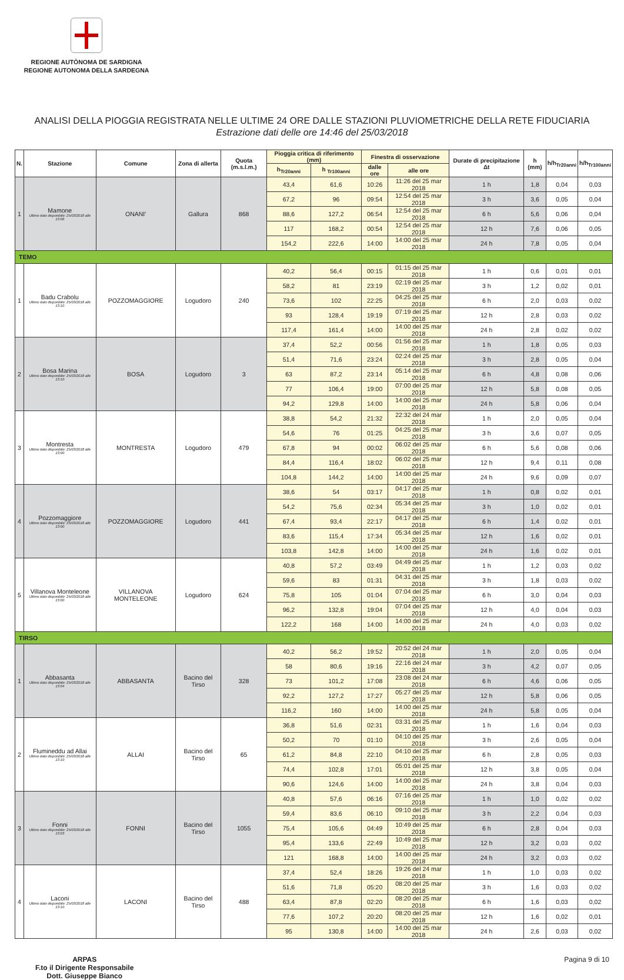REGIONE AUTÒNOMA DE SARDIGNA
REGIONE AUTONOMA DELLA SARDEGNA
ANALISI DELLA PIOGGIA REGISTRATA NELLE ULTIME 24 ORE DALLE STAZIONI PLUVIOMETRICHE DELLA RETE FIDUCIARIA
Estrazione dati delle ore 14:46 del 25/03/2018
| N. | Stazione | Comune | Zona di allerta | Quota (m.s.l.m.) | Pioggia critica di riferimento (mm) | | Finestra di osservazione | | Durate di precipitazione Δt | h (mm) | h/h<sub>Tr20anni</sub> | h/h<sub>Tr100anni</sub> |
| --- | --- | --- | --- | --- | --- | --- | --- | --- | --- | --- | --- | --- |
| | | | | | h<sub>Tr20anni</sub> | h <sub>Tr100anni</sub> | dalle ore | alle ore | | | | |
| 1 | Mamone Ultimo dato disponibile: 25/03/2018 alle 13:06 | ONANI' | Gallura | 868 | 43,4 | 61,6 | 10:26 | 11:26 del 25 mar 2018 | 1 h | 1,8 | 0,04 | 0,03 |
| | | | | | 67,2 | 96 | 09:54 | 12:54 del 25 mar 2018 | 3 h | 3,6 | 0,05 | 0,04 |
| | | | | | 88,6 | 127,2 | 06:54 | 12:54 del 25 mar 2018 | 6 h | 5,6 | 0,06 | 0,04 |
| | | | | | 117 | 168,2 | 00:54 | 12:54 del 25 mar 2018 | 12 h | 7,6 | 0,06 | 0,05 |
| | | | | | 154,2 | 222,6 | 14:00 | 14:00 del 25 mar 2018 | 24 h | 7,8 | 0,05 | 0,04 |
| TEMO | | | | | | | | | | | | |
| 1 | Badu Crabolu Ultimo dato disponibile: 25/03/2018 alle 13:10 | POZZOMAGGIORE | Logudoro | 240 | 40,2 | 56,4 | 00:15 | 01:15 del 25 mar 2018 | 1 h | 0,6 | 0,01 | 0,01 |
| | | | | | 58,2 | 81 | 23:19 | 02:19 del 25 mar 2018 | 3 h | 1,2 | 0,02 | 0,01 |
| | | | | | 73,6 | 102 | 22:25 | 04:25 del 25 mar 2018 | 6 h | 2,0 | 0,03 | 0,02 |
| | | | | | 93 | 128,4 | 19:19 | 07:19 del 25 mar 2018 | 12 h | 2,8 | 0,03 | 0,02 |
| | | | | | 117,4 | 161,4 | 14:00 | 14:00 del 25 mar 2018 | 24 h | 2,8 | 0,02 | 0,02 |
| 2 | Bosa Marina Ultimo dato disponibile: 25/03/2018 alle 13:10 | BOSA | Logudoro | 3 | 37,4 | 52,2 | 00:56 | 01:56 del 25 mar 2018 | 1 h | 1,8 | 0,05 | 0,03 |
| | | | | | 51,4 | 71,6 | 23:24 | 02:24 del 25 mar 2018 | 3 h | 2,8 | 0,05 | 0,04 |
| | | | | | 63 | 87,2 | 23:14 | 05:14 del 25 mar 2018 | 6 h | 4,8 | 0,08 | 0,06 |
| | | | | | 77 | 106,4 | 19:00 | 07:00 del 25 mar 2018 | 12 h | 5,8 | 0,08 | 0,05 |
| | | | | | 94,2 | 129,8 | 14:00 | 14:00 del 25 mar 2018 | 24 h | 5,8 | 0,06 | 0,04 |
| 3 | Montresta Ultimo dato disponibile: 25/03/2018 alle 13:00 | MONTRESTA | Logudoro | 479 | 38,8 | 54,2 | 21:32 | 22:32 del 24 mar 2018 | 1 h | 2,0 | 0,05 | 0,04 |
| | | | | | 54,6 | 76 | 01:25 | 04:25 del 25 mar 2018 | 3 h | 3,6 | 0,07 | 0,05 |
| | | | | | 67,8 | 94 | 00:02 | 06:02 del 25 mar 2018 | 6 h | 5,6 | 0,08 | 0,06 |
| | | | | | 84,4 | 116,4 | 18:02 | 06:02 del 25 mar 2018 | 12 h | 9,4 | 0,11 | 0,08 |
| | | | | | 104,8 | 144,2 | 14:00 | 14:00 del 25 mar 2018 | 24 h | 9,6 | 0,09 | 0,07 |
| 4 | Pozzomaggiore Ultimo dato disponibile: 25/03/2018 alle 13:00 | POZZOMAGGIORE | Logudoro | 441 | 38,6 | 54 | 03:17 | 04:17 del 25 mar 2018 | 1 h | 0,8 | 0,02 | 0,01 |
| | | | | | 54,2 | 75,6 | 02:34 | 05:34 del 25 mar 2018 | 3 h | 1,0 | 0,02 | 0,01 |
| | | | | | 67,4 | 93,4 | 22:17 | 04:17 del 25 mar 2018 | 6 h | 1,4 | 0,02 | 0,01 |
| | | | | | 83,6 | 115,4 | 17:34 | 05:34 del 25 mar 2018 | 12 h | 1,6 | 0,02 | 0,01 |
| | | | | | 103,8 | 142,8 | 14:00 | 14:00 del 25 mar 2018 | 24 h | 1,6 | 0,02 | 0,01 |
| 5 | Villanova Monteleone Ultimo dato disponibile: 25/03/2018 alle 13:00 | VILLANOVA MONTELEONE | Logudoro | 624 | 40,8 | 57,2 | 03:49 | 04:49 del 25 mar 2018 | 1 h | 1,2 | 0,03 | 0,02 |
| | | | | | 59,6 | 83 | 01:31 | 04:31 del 25 mar 2018 | 3 h | 1,8 | 0,03 | 0,02 |
| | | | | | 75,8 | 105 | 01:04 | 07:04 del 25 mar 2018 | 6 h | 3,0 | 0,04 | 0,03 |
| | | | | | 96,2 | 132,8 | 19:04 | 07:04 del 25 mar 2018 | 12 h | 4,0 | 0,04 | 0,03 |
| | | | | | 122,2 | 168 | 14:00 | 14:00 del 25 mar 2018 | 24 h | 4,0 | 0,03 | 0,02 |
| TIRSO | | | | | | | | | | | | |
| 1 | Abbasanta Ultimo dato disponibile: 25/03/2018 alle 13:04 | ABBASANTA | Bacino del Tirso | 328 | 40,2 | 56,2 | 19:52 | 20:52 del 24 mar 2018 | 1 h | 2,0 | 0,05 | 0,04 |
| | | | | | 58 | 80,6 | 19:16 | 22:16 del 24 mar 2018 | 3 h | 4,2 | 0,07 | 0,05 |
| | | | | | 73 | 101,2 | 17:08 | 23:08 del 24 mar 2018 | 6 h | 4,6 | 0,06 | 0,05 |
| | | | | | 92,2 | 127,2 | 17:27 | 05:27 del 25 mar 2018 | 12 h | 5,8 | 0,06 | 0,05 |
| | | | | | 116,2 | 160 | 14:00 | 14:00 del 25 mar 2018 | 24 h | 5,8 | 0,05 | 0,04 |
| 2 | Flumineddu ad Allai Ultimo dato disponibile: 25/03/2018 alle 13:10 | ALLAI | Bacino del Tirso | 65 | 36,8 | 51,6 | 02:31 | 03:31 del 25 mar 2018 | 1 h | 1,6 | 0,04 | 0,03 |
| | | | | | 50,2 | 70 | 01:10 | 04:10 del 25 mar 2018 | 3 h | 2,6 | 0,05 | 0,04 |
| | | | | | 61,2 | 84,8 | 22:10 | 04:10 del 25 mar 2018 | 6 h | 2,8 | 0,05 | 0,03 |
| | | | | | 74,4 | 102,8 | 17:01 | 05:01 del 25 mar 2018 | 12 h | 3,8 | 0,05 | 0,04 |
| | | | | | 90,6 | 124,6 | 14:00 | 14:00 del 25 mar 2018 | 24 h | 3,8 | 0,04 | 0,03 |
| 3 | Fonni Ultimo dato disponibile: 25/03/2018 alle 13:03 | FONNI | Bacino del Tirso | 1055 | 40,8 | 57,6 | 06:16 | 07:16 del 25 mar 2018 | 1 h | 1,0 | 0,02 | 0,02 |
| | | | | | 59,4 | 83,6 | 06:10 | 09:10 del 25 mar 2018 | 3 h | 2,2 | 0,04 | 0,03 |
| | | | | | 75,4 | 105,6 | 04:49 | 10:49 del 25 mar 2018 | 6 h | 2,8 | 0,04 | 0,03 |
| | | | | | 95,4 | 133,6 | 22:49 | 10:49 del 25 mar 2018 | 12 h | 3,2 | 0,03 | 0,02 |
| | | | | | 121 | 168,8 | 14:00 | 14:00 del 25 mar 2018 | 24 h | 3,2 | 0,03 | 0,02 |
| 4 | Laconi Ultimo dato disponibile: 25/03/2018 alle 13:10 | LACONI | Bacino del Tirso | 488 | 37,4 | 52,4 | 18:26 | 19:26 del 24 mar 2018 | 1 h | 1,0 | 0,03 | 0,02 |
| | | | | | 51,6 | 71,8 | 05:20 | 08:20 del 25 mar 2018 | 3 h | 1,6 | 0,03 | 0,02 |
| | | | | | 63,4 | 87,8 | 02:20 | 08:20 del 25 mar 2018 | 6 h | 1,6 | 0,03 | 0,02 |
| | | | | | 77,6 | 107,2 | 20:20 | 08:20 del 25 mar 2018 | 12 h | 1,6 | 0,02 | 0,01 |
| | | | | | 95 | 130,8 | 14:00 | 14:00 del 25 mar 2018 | 24 h | 2,6 | 0,03 | 0,02 |
ARPAS
F.to il Dirigente Responsabile
Dott. Giuseppe Bianco
Pagina 9 di 10